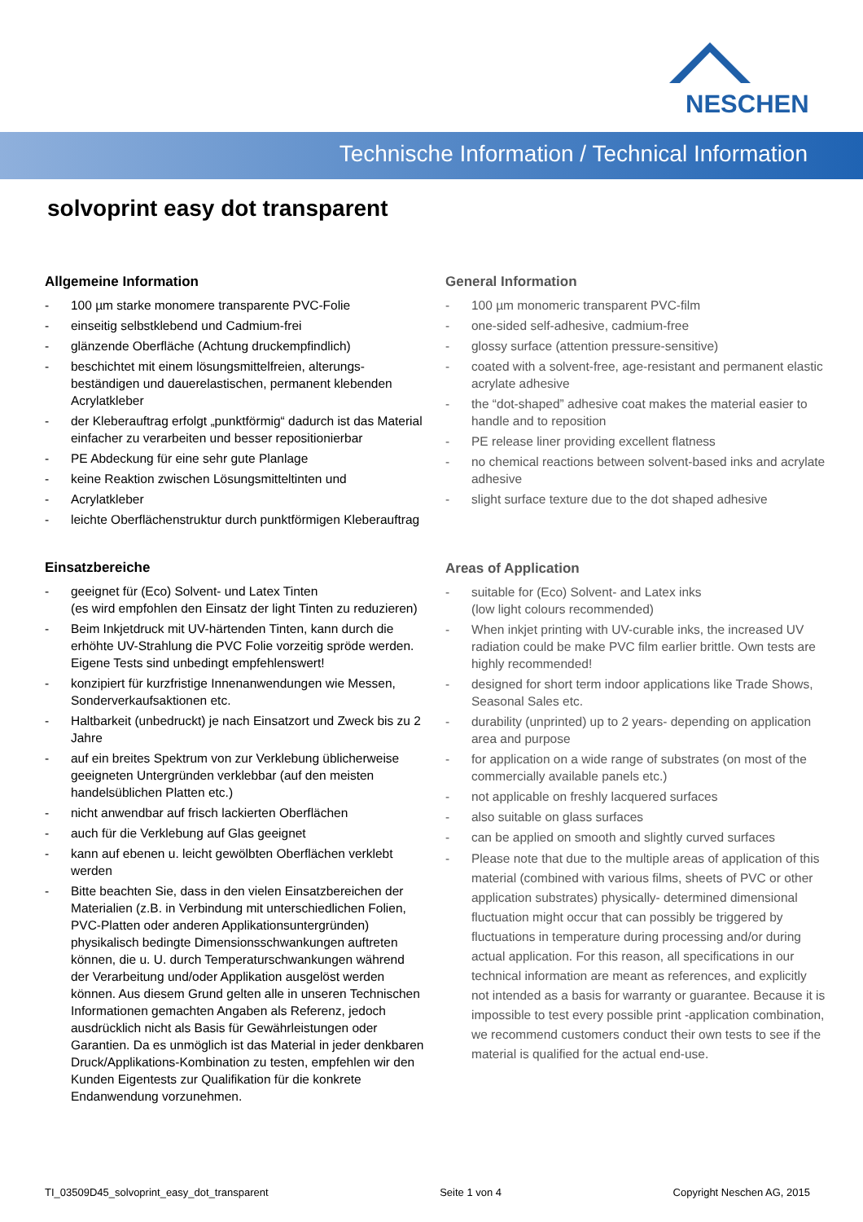NESCHEN
Technische Information / Technical Information
solvoprint easy dot transparent
Allgemeine Information
- 100 µm starke monomere transparente PVC-Folie
- einseitig selbstklebend und Cadmium-frei
- glänzende Oberfläche (Achtung druckempfindlich)
- beschichtet mit einem lösungsmittelfreien, alterungs-beständigen und dauerelastischen, permanent klebenden Acrylatkleber
- der Kleberauftrag erfolgt „punktförmig“ dadurch ist das Material einfacher zu verarbeiten und besser repositionierbar
- PE Abdeckung für eine sehr gute Planlage
- keine Reaktion zwischen Lösungsmitteltinten und
- Acrylatkleber
- leichte Oberflächenstruktur durch punktförmigen Kleberauftrag
Einsatzbereiche
- geeignet für (Eco) Solvent- und Latex Tinten
(es wird empfohlen den Einsatz der light Tinten zu reduzieren)
- Beim Inkjetdruck mit UV-härtenden Tinten, kann durch die erhöhte UV-Strahlung die PVC Folie vorzeitig spröde werden. Eigene Tests sind unbedingt empfehlenswert!
- konzipiert für kurzfristige Innenanwendungen wie Messen, Sonderverkaufsaktionen etc.
- Haltbarkeit (unbedruckt) je nach Einsatzort und Zweck bis zu 2 Jahre
- auf ein breites Spektrum von zur Verklebung üblicherweise geeigneten Untergründen verklebbar (auf den meisten handelsüblichen Platten etc.)
- nicht anwendbar auf frisch lackierten Oberflächen
- auch für die Verklebung auf Glas geeignet
- kann auf ebenen u. leicht gewölbten Oberflächen verklebt werden
- Bitte beachten Sie, dass in den vielen Einsatzbereichen der Materialien (z.B. in Verbindung mit unterschiedlichen Folien, PVC-Platten oder anderen Applikationsuntergründen) physikalisch bedingte Dimensionsschwankungen auftreten können, die u. U. durch Temperaturschwankungen während der Verarbeitung und/oder Applikation ausgelöst werden können. Aus diesem Grund gelten alle in unseren Technischen Informationen gemachten Angaben als Referenz, jedoch ausdrücklich nicht als Basis für Gewährleistungen oder Garantien. Da es unmöglich ist das Material in jeder denkbaren Druck/Applikations-Kombination zu testen, empfehlen wir den Kunden Eigentests zur Qualifikation für die konkrete Endanwendung vorzunehmen.
General Information
- 100 µm monomeric transparent PVC-film
- one-sided self-adhesive, cadmium-free
- glossy surface (attention pressure-sensitive)
- coated with a solvent-free, age-resistant and permanent elastic acrylate adhesive
- the “dot-shaped” adhesive coat makes the material easier to handle and to reposition
- PE release liner providing excellent flatness
- no chemical reactions between solvent-based inks and acrylate adhesive
- slight surface texture due to the dot shaped adhesive
Areas of Application
- suitable for (Eco) Solvent- and Latex inks
(low light colours recommended)
- When inkjet printing with UV-curable inks, the increased UV radiation could be make PVC film earlier brittle. Own tests are highly recommended!
- designed for short term indoor applications like Trade Shows, Seasonal Sales etc.
- durability (unprinted) up to 2 years- depending on application area and purpose
- for application on a wide range of substrates (on most of the commercially available panels etc.)
- not applicable on freshly lacquered surfaces
- also suitable on glass surfaces
- can be applied on smooth and slightly curved surfaces
- Please note that due to the multiple areas of application of this material (combined with various films, sheets of PVC or other application substrates) physically- determined dimensional fluctuation might occur that can possibly be triggered by fluctuations in temperature during processing and/or during actual application. For this reason, all specifications in our technical information are meant as references, and explicitly not intended as a basis for warranty or guarantee. Because it is impossible to test every possible print -application combination, we recommend customers conduct their own tests to see if the material is qualified for the actual end-use.
TI_03509D45_solvoprint_easy_dot_transparent Seite 1 von 4 Copyright Neschen AG, 2015